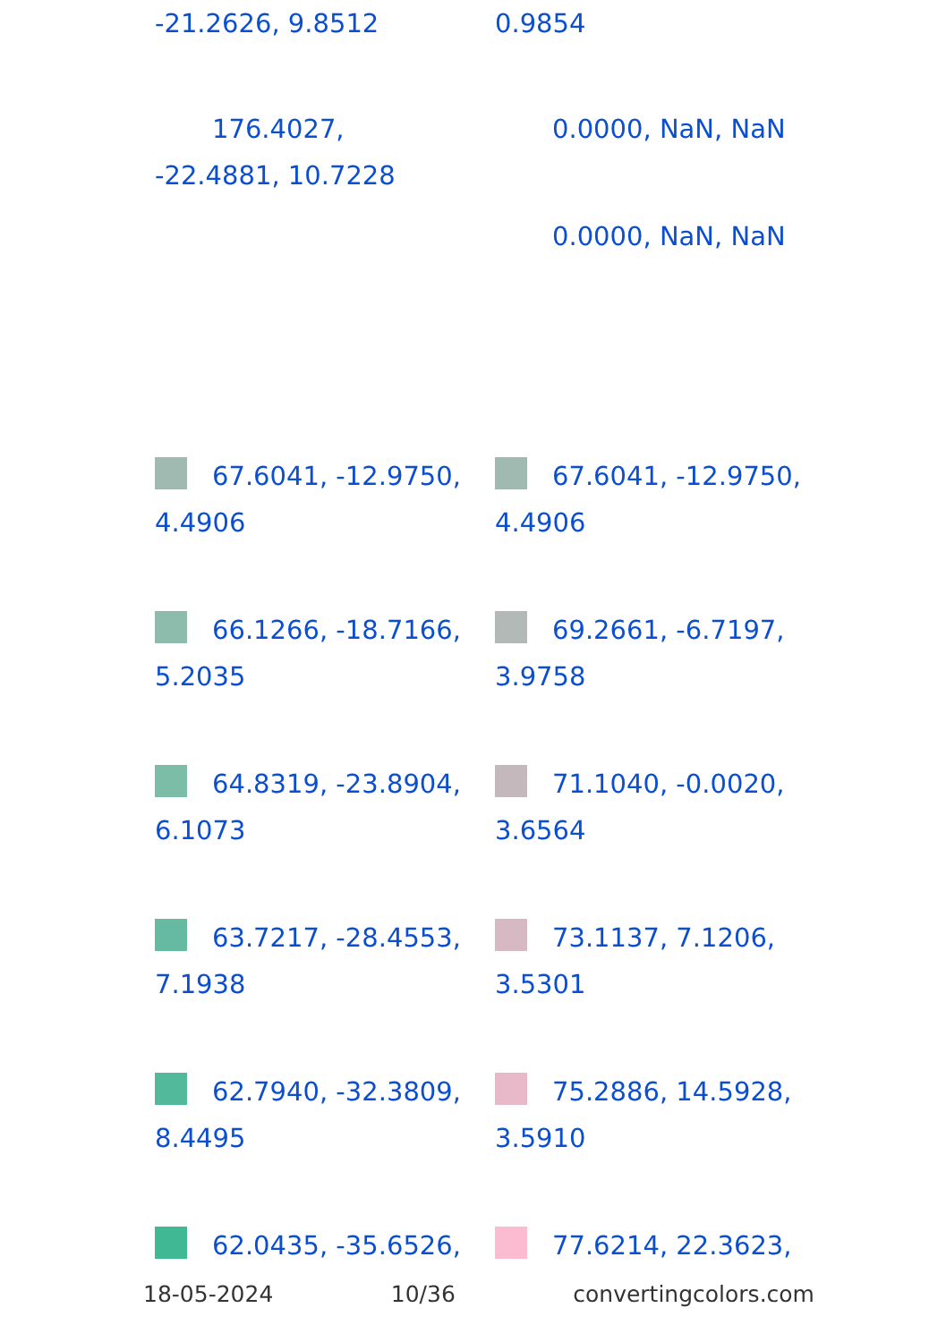-21.2626, 9.8512 0.9854
176.4027,
-22.4881, 10.7228
0.0000, NaN, NaN
0.0000, NaN, NaN
67.6041, -12.9750,
4.4906
67.6041, -12.9750,
4.4906
66.1266, -18.7166,
5.2035
69.2661, -6.7197,
3.9758
64.8319, -23.8904,
6.1073
71.1040, -0.0020,
3.6564
63.7217, -28.4553,
7.1938
73.1137, 7.1206,
3.5301
62.7940, -32.3809,
8.4495
75.2886, 14.5928,
3.5910
62.0435, -35.6526, 77.6214, 22.3623,
18-05-2024 10/36 convertingcolors.com